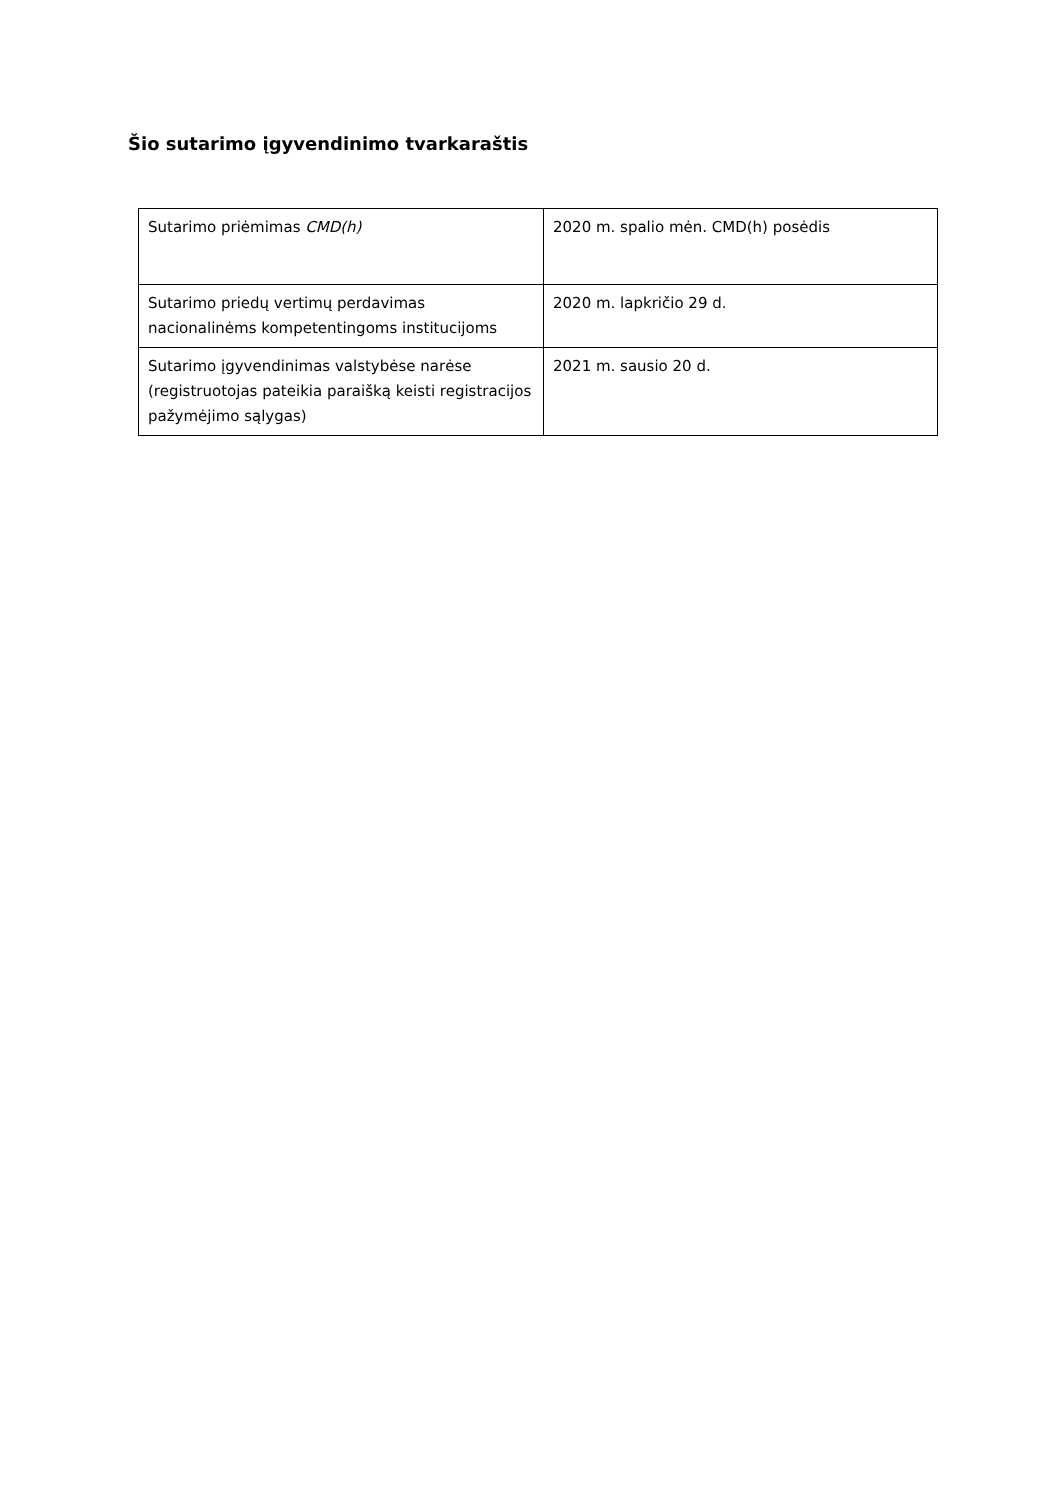Šio sutarimo įgyvendinimo tvarkaraštis
| Sutarimo priėmimas CMD(h) | 2020 m. spalio mėn. CMD(h) posėdis |
| Sutarimo priedų vertimų perdavimas nacionalinėms kompetentingoms institucijoms | 2020 m. lapkričio 29 d. |
| Sutarimo įgyvendinimas valstybėse narėse (registruotojas pateikia paraišką keisti registracijos pažymėjimo sąlygas) | 2021 m. sausio 20 d. |